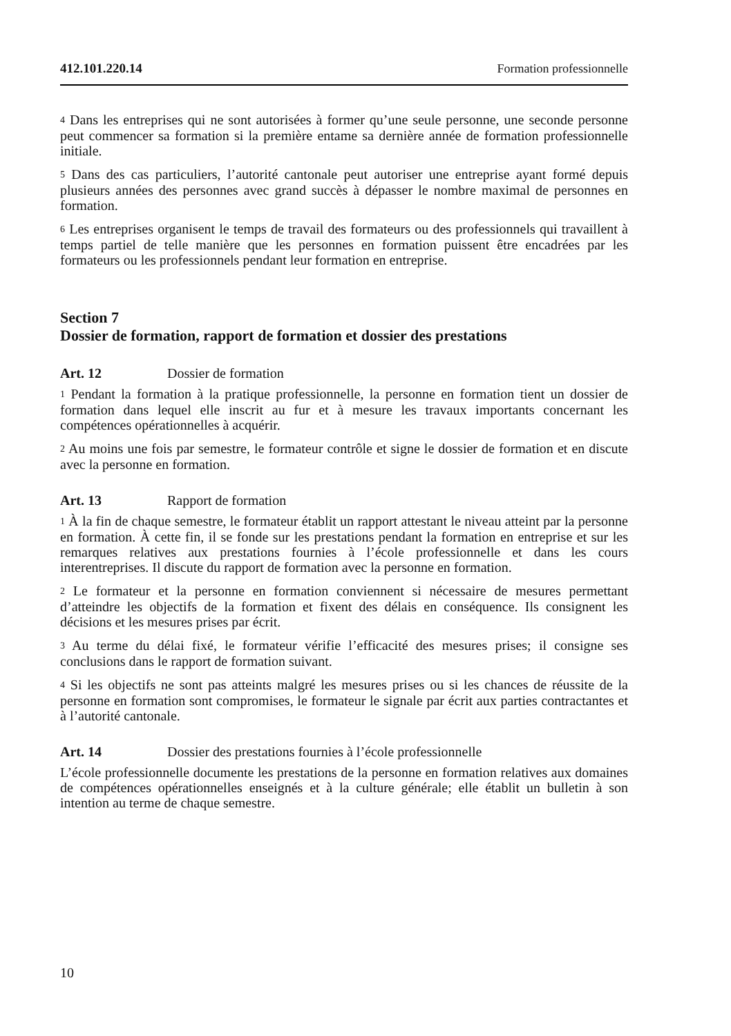412.101.220.14 Formation professionnelle
<sup>4</sup> Dans les entreprises qui ne sont autorisées à former qu’une seule personne, une seconde personne peut commencer sa formation si la première entame sa dernière année de formation professionnelle initiale.
<sup>5</sup> Dans des cas particuliers, l’autorité cantonale peut autoriser une entreprise ayant formé depuis plusieurs années des personnes avec grand succès à dépasser le nombre maximal de personnes en formation.
<sup>6</sup> Les entreprises organisent le temps de travail des formateurs ou des professionnels qui travaillent à temps partiel de telle manière que les personnes en formation puissent être encadrées par les formateurs ou les professionnels pendant leur formation en entreprise.
Section 7
Dossier de formation, rapport de formation et dossier des prestations
Art. 12 Dossier de formation
<sup>1</sup> Pendant la formation à la pratique professionnelle, la personne en formation tient un dossier de formation dans lequel elle inscrit au fur et à mesure les travaux importants concernant les compétences opérationnelles à acquérir.
<sup>2</sup> Au moins une fois par semestre, le formateur contrôle et signe le dossier de formation et en discute avec la personne en formation.
Art. 13 Rapport de formation
<sup>1</sup> À la fin de chaque semestre, le formateur établit un rapport attestant le niveau atteint par la personne en formation. À cette fin, il se fonde sur les prestations pendant la formation en entreprise et sur les remarques relatives aux prestations fournies à l’école professionnelle et dans les cours interentreprises. Il discute du rapport de formation avec la personne en formation.
<sup>2</sup> Le formateur et la personne en formation conviennent si nécessaire de mesures permettant d’atteindre les objectifs de la formation et fixent des délais en conséquence. Ils consignent les décisions et les mesures prises par écrit.
<sup>3</sup> Au terme du délai fixé, le formateur vérifie l’efficacité des mesures prises; il consigne ses conclusions dans le rapport de formation suivant.
<sup>4</sup> Si les objectifs ne sont pas atteints malgré les mesures prises ou si les chances de réussite de la personne en formation sont compromises, le formateur le signale par écrit aux parties contractantes et à l’autorité cantonale.
Art. 14 Dossier des prestations fournies à l’école professionnelle
L’école professionnelle documente les prestations de la personne en formation relatives aux domaines de compétences opérationnelles enseignés et à la culture générale; elle établit un bulletin à son intention au terme de chaque semestre.
10